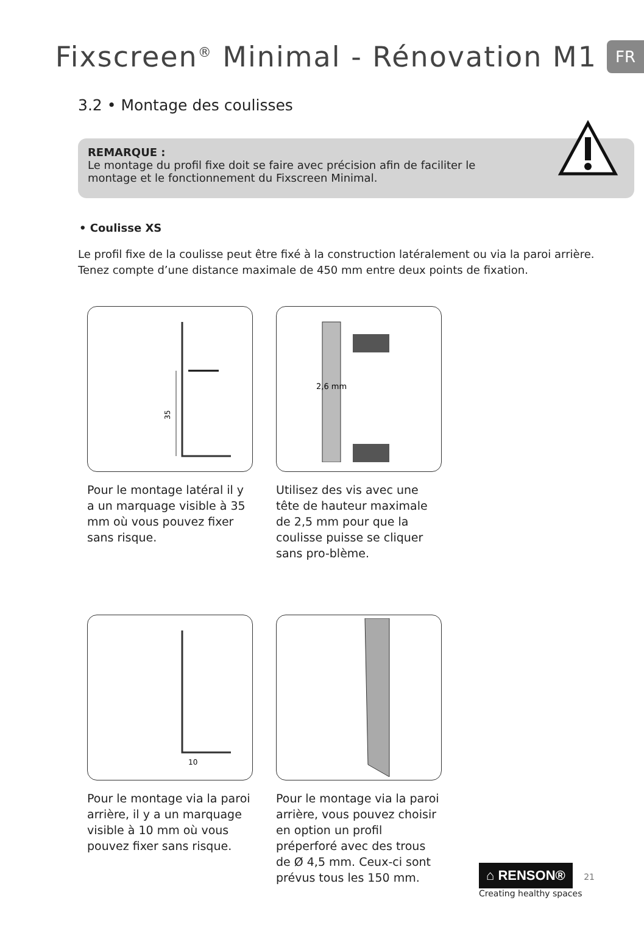Fixscreen<sup>®</sup> Minimal - Rénovation M1
FR
3.2 • Montage des coulisses
REMARQUE :
Le montage du profil fixe doit se faire avec précision afin de faciliter le
montage et le fonctionnement du Fixscreen Minimal.
• Coulisse XS
Le profil fixe de la coulisse peut être fixé à la construction latéralement ou via la paroi arrière.
Tenez compte d’une distance maximale de 450 mm entre deux points de fixation.
35
Pour le montage latéral il y a un marquage visible à 35 mm où vous pouvez fixer sans risque.
2,6 mm
Utilisez des vis avec une tête de hauteur maximale de 2,5 mm pour que la coulisse puisse se cliquer sans pro-blème.
10
Pour le montage via la paroi arrière, il y a un marquage visible à 10 mm où vous pouvez fixer sans risque.
Pour le montage via la paroi arrière, vous pouvez choisir en option un profil préperforé avec des trous de Ø 4,5 mm. Ceux-ci sont prévus tous les 150 mm.
⌂ RENSON® 21
Creating healthy spaces